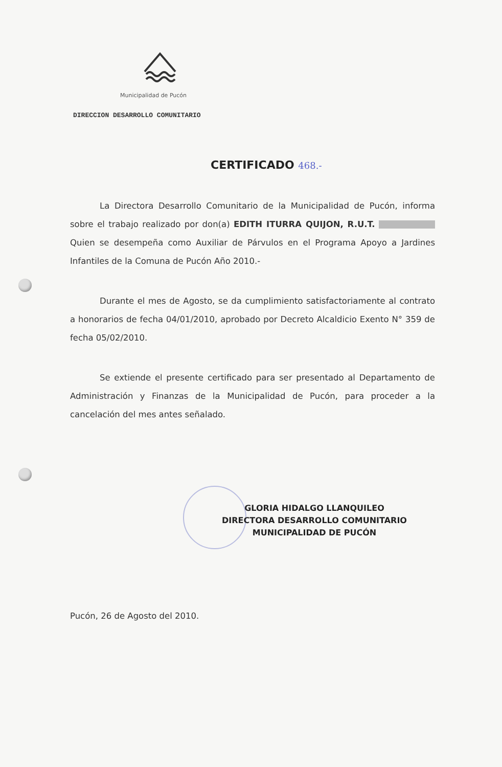Municipalidad de Pucón
DIRECCION DESARROLLO COMUNITARIO
CERTIFICADO 468.-
La Directora Desarrollo Comunitario de la Municipalidad de Pucón, informa sobre el trabajo realizado por don(a) EDITH ITURRA QUIJON, R.U.T. Quien se desempeña como Auxiliar de Párvulos en el Programa Apoyo a Jardines Infantiles de la Comuna de Pucón Año 2010.-
Durante el mes de Agosto, se da cumplimiento satisfactoriamente al contrato a honorarios de fecha 04/01/2010, aprobado por Decreto Alcaldicio Exento N° 359 de fecha 05/02/2010.
Se extiende el presente certificado para ser presentado al Departamento de Administración y Finanzas de la Municipalidad de Pucón, para proceder a la cancelación del mes antes señalado.
GLORIA HIDALGO LLANQUILEO
DIRECTORA DESARROLLO COMUNITARIO
MUNICIPALIDAD DE PUCÓN
Pucón, 26 de Agosto del 2010.